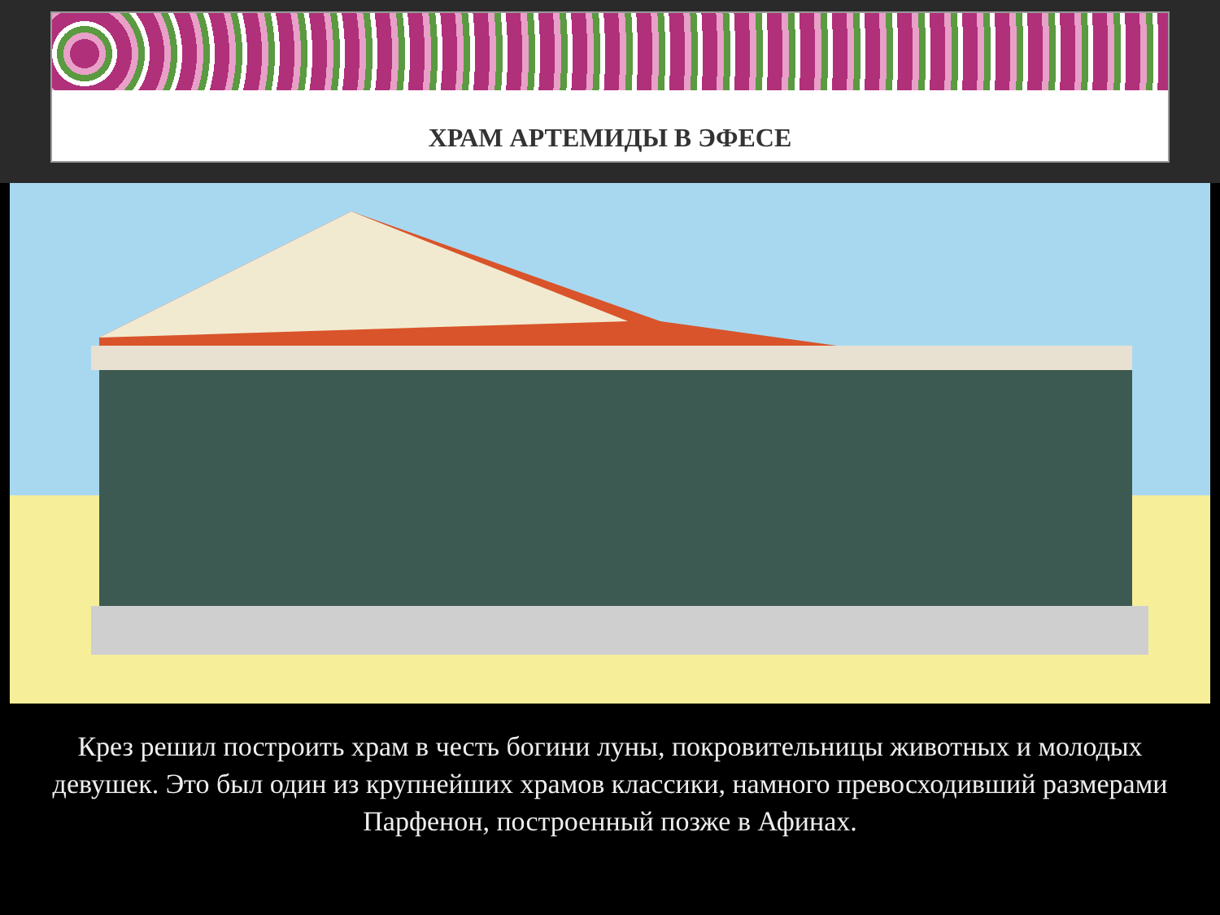ХРАМ АРТЕМИДЫ В ЭФЕСЕ
Крез решил построить храм в честь богини луны, покровительницы животных и молодых девушек. Это был один из крупнейших храмов классики, намного превосходивший размерами Парфенон, построенный позже в Афинах.